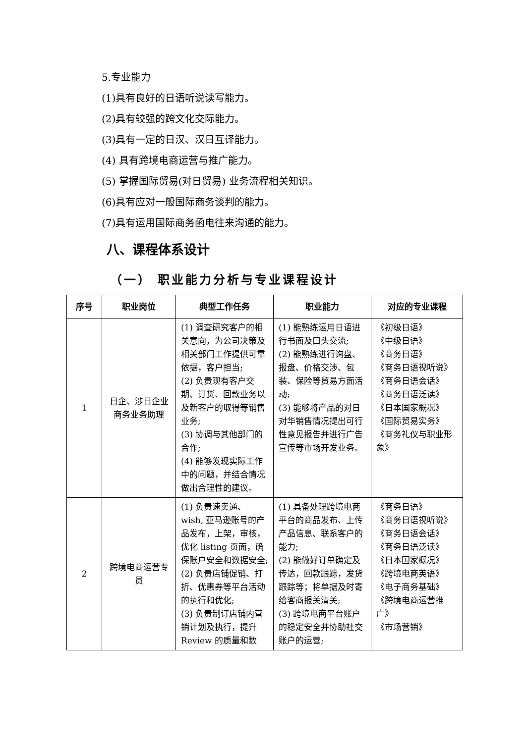5.专业能力
(1)具有良好的日语听说读写能力。
(2)具有较强的跨文化交际能力。
(3)具有一定的日汉、汉日互译能力。
(4) 具有跨境电商运营与推广能力。
(5) 掌握国际贸易(对日贸易) 业务流程相关知识。
(6)具有应对一般国际商务谈判的能力。
(7)具有运用国际商务函电往来沟通的能力。
八、课程体系设计
（一） 职业能力分析与专业课程设计
| 序号 | 职业岗位 | 典型工作任务 | 职业能力 | 对应的专业课程 |
| --- | --- | --- | --- | --- |
| 1 | 日企、涉日企业商务业务助理 | (1) 调查研究客户的相关意向，为公司决策及相关部门工作提供可靠依据，客户担当; (2) 负责现有客户交期、订货、回款业务以及新客户的取得等销售业务; (3) 协调与其他部门的合作; (4) 能够发现实际工作中的问题，并结合情况做出合理性的建议。 | (1) 能熟练运用日语进行书面及口头交流; (2) 能熟练进行询盘、报盘、价格交涉、包装、保险等贸易方面活动; (3) 能够将产品的对日对华销售情况提出可行性意见报告并进行广告宣传等市场开发业务。 | 《初级日语》 《中级日语》 《商务日语》 《商务日语视听说》 《商务日语会话》 《商务日语泛读》 《日本国家概况》 《国际贸易实务》 《商务礼仪与职业形象》 |
| 2 | 跨境电商运营专员 | (1) 负责速卖通、wish, 亚马逊账号的产品发布，上架，审核，优化 listing 页面，确保账户安全和数据安全; (2) 负责店铺促销、打折、优惠券等平台活动的执行和优化; (3) 负责制订店铺内营销计划及执行，提升Review 的质量和数 | (1) 具备处理跨境电商平台的商品发布、上传产品信息、联系客户的能力; (2) 能做好订单确定及传达，回款跟踪，发货跟踪等；将单据及时寄给客商报关清关; (3) 跨境电商平台账户的稳定安全并协助社交账户的运营; | 《商务日语》 《商务日语视听说》 《商务日语会话》 《商务日语泛读》 《日本国家概况》 《跨境电商英语》 《电子商务基础》 《跨境电商运营推广》 《市场营销》 |